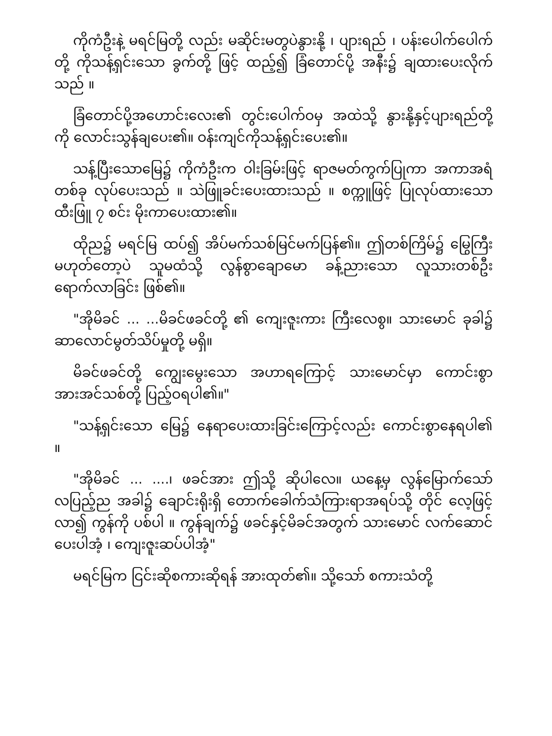ကိုကံဦးနဲ့ မရင်မြတို့ လည်း မဆိုင်းမတွပဲနွားနို့ ၊ ပျားရည် ၊ ပန်းပေါက်ပေါက်တို့ ကိုသန့်ရှင်းသော ခွက်တို့ ဖြင့် ထည့်၍ ခြံတောင်ပို့ အနီး၌ ချထားပေးလိုက်သည် ။
ခြံတောင်ပို့အဟောင်းလေး၏ တွင်းပေါက်ဝမှ အထဲသို့ နွားနို့နှင့်ပျားရည်တို့ ကို လောင်းသွန်ချပေး၏။ ဝန်းကျင်ကိုသန့်ရှင်းပေး၏။
သန့်ပြီးသောမြေ၌ ကိုကံဦးက ဝါးခြမ်းဖြင့် ရာဇမတ်ကွက်ပြုကာ အကာအရံတစ်ခု လုပ်ပေးသည် ။ သဲဖြူခင်းပေးထားသည် ။ စက္ကူဖြင့် ပြုလုပ်ထားသော ထီးဖြူ ၇ စင်း မိုးကာပေးထား၏။
ထိုည၌ မရင်မြ ထပ်၍ အိပ်မက်သစ်မြင်မက်ပြန်၏။ ဤတစ်ကြိမ်၌ မြွေကြီးမဟုတ်တော့ပဲ သူမထံသို့ လွန်စွာချောမော ခန့်ညားသော လူသားတစ်ဦး ရောက်လာခြင်း ဖြစ်၏။
"အိုမိခင် ... ...မိခင်ဖခင်တို့ ၏ ကျေးဇူးကား ကြီးလေစွ။ သားမောင် ခုခါ၌ ဆာလောင်မွတ်သိပ်မှုတို့ မရှိ။
မိခင်ဖခင်တို့ ကျွေးမွေးသော အဟာရကြောင့် သားမောင်မှာ ကောင်းစွာအားအင်သစ်တို့ ပြည့်ဝရပါ၏။"
"သန့်ရှင်းသော မြေ၌ နေရာပေးထားခြင်းကြောင့်လည်း ကောင်းစွာနေရပါ၏ ။
"အိုမိခင် ... ....၊ ဖခင်အား ဤသို့ ဆိုပါလေ။ ယနေ့မှ လွန်မြောက်သော် လပြည့်ည အခါ၌ ချောင်းရိုးရှိ တောက်ခေါက်သံကြားရာအရပ်သို့ တိုင် လေ့ဖြင့် လာ၍ ကွန်ကို ပစ်ပါ ။ ကွန်ချက်၌ ဖခင်နှင့်မိခင်အတွက် သားမောင် လက်ဆောင်ပေးပါအံ့ ၊ ကျေးဇူးဆပ်ပါအံ့"
မရင်မြက ငြင်းဆိုစကားဆိုရန် အားထုတ်၏။ သို့သော် စကားသံတို့